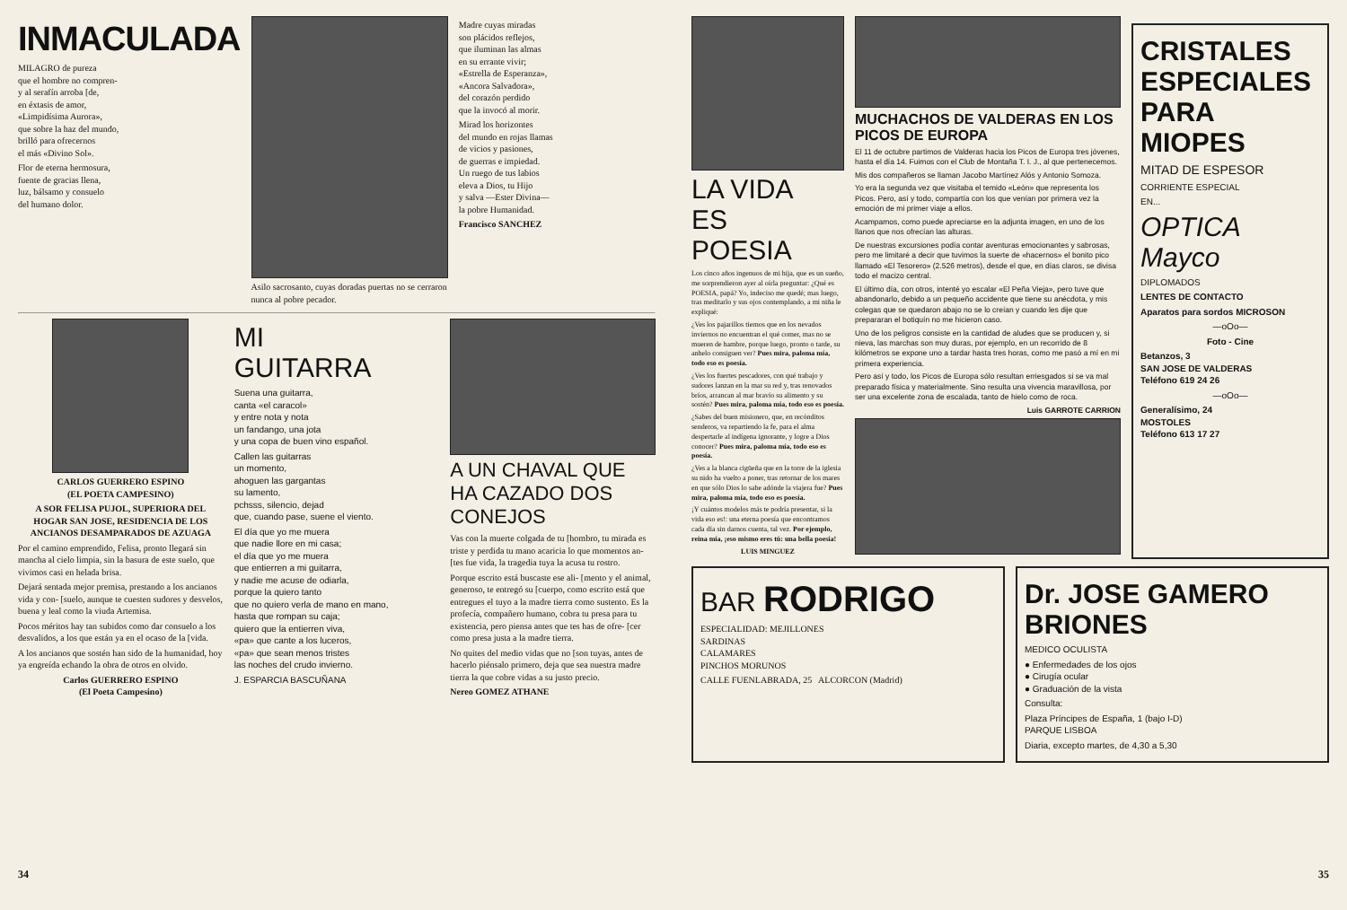INMACULADA
MILAGRO de pureza
que el hombre no compren-
y al serafín arroba [de,
en éxtasis de amor,
«Limpidísima Aurora»,
que sobre la haz del mundo,
brilló para ofrecernos
el más «Divino Sol».
Flor de eterna hermosura,
fuente de gracias llena,
luz, bálsamo y consuelo
del humano dolor.
Asilo sacrosanto, cuyas doradas puertas no se cerraron nunca al pobre pecador.
Madre cuyas miradas
son plácidos reflejos,
que iluminan las almas
en su errante vivir;
«Estrella de Esperanza»,
«Ancora Salvadora»,
del corazón perdido
que la invocó al morir.
Mirad los horizontes
del mundo en rojas llamas
de vicios y pasiones,
de guerras e impiedad.
Un ruego de tus labios
eleva a Dios, tu Hijo
y salva —Ester Divina—
la pobre Humanidad.
Francisco SANCHEZ
CARLOS GUERRERO ESPINO
(EL POETA CAMPESINO)
A SOR FELISA PUJOL, SUPERIORA DEL HOGAR SAN JOSE, RESIDENCIA DE LOS ANCIANOS DESAMPARADOS DE AZUAGA
Por el camino emprendido, Felisa, pronto llegará sin mancha al cielo limpia, sin la basura de este suelo, que vivimos casi en helada brisa.
Dejará sentada mejor premisa, prestando a los ancianos vida y con- [suelo, aunque te cuesten sudores y desvelos, buena y leal como la viuda Artemisa.
Pocos méritos hay tan subidos como dar consuelo a los desvalidos, a los que están ya en el ocaso de la [vida.
A los ancianos que sostén han sido de la humanidad, hoy ya engreída echando la obra de otros en olvido.
Carlos GUERRERO ESPINO
(El Poeta Campesino)
MI
GUITARRA
Suena una guitarra,
canta «el caracol»
y entre nota y nota
un fandango, una jota
y una copa de buen vino español.
Callen las guitarras
un momento,
ahoguen las gargantas
su lamento,
pchsss, silencio, dejad
que, cuando pase, suene el viento.
El día que yo me muera
que nadie llore en mi casa;
el día que yo me muera
que entierren a mi guitarra,
y nadie me acuse de odiarla,
porque la quiero tanto
que no quiero verla de mano en mano,
hasta que rompan su caja;
quiero que la entierren viva,
«pa» que cante a los luceros,
«pa» que sean menos tristes
las noches del crudo invierno.
J. ESPARCIA BASCUÑANA
A UN CHAVAL QUE HA CAZADO DOS CONEJOS
Vas con la muerte colgada de tu [hombro, tu mirada es triste y perdida tu mano acaricia lo que momentos an- [tes fue vida, la tragedia tuya la acusa tu rostro.
Porque escrito está buscaste ese ali- [mento y el animal, generoso, te entregó su [cuerpo, como escrito está que entregues el tuyo a la madre tierra como sustento. Es la profecía, compañero humano, cobra tu presa para tu existencia, pero piensa antes que tes has de ofre- [cer como presa justa a la madre tierra.
No quites del medio vidas que no [son tuyas, antes de hacerlo piénsalo primero, deja que sea nuestra madre tierra la que cobre vidas a su justo precio.
Nereo GOMEZ ATHANE
34
LA VIDA
ES
POESIA
Los cinco años ingenuos de mi hija, que es un sueño, me sorprendieron ayer al oírla preguntar: ¿Qué es POESIA, papá? Yo, indeciso me quedé; mas luego, tras meditarlo y sus ojos contemplando, a mi niña le expliqué:
¿Ves los pajarillos tiernos que en los nevados inviernos no encuentran el qué comer, mas no se mueren de hambre, porque luego, pronto o tarde, su anhelo consiguen ver? Pues mira, paloma mía, todo eso es poesía.
¿Ves los fuertes pescadores, con qué trabajo y sudores lanzan en la mar su red y, tras renovados bríos, arrancan al mar bravío su alimento y su sostén? Pues mira, paloma mía, todo eso es poesía.
¿Sabes del buen misionero, que, en recónditos senderos, va repartiendo la fe, para el alma despertarle al indígena ignorante, y logre a Dios conocer? Pues mira, paloma mía, todo eso es poesía.
¿Ves a la blanca cigüeña que en la torre de la iglesia su nido ha vuelto a poner, tras retornar de los mares en que sólo Dios lo sabe adónde la viajera fue? Pues mira, paloma mía, todo eso es poesía.
¡Y cuántos modelos más te podría presentar, si la vida eso es!: una eterna poesía que encontramos cada día sin darnos cuenta, tal vez. Por ejemplo, reina mía, ¡eso mismo eres tú: una bella poesía!
LUIS MINGUEZ
MUCHACHOS DE VALDERAS EN LOS PICOS DE EUROPA
El 11 de octubre partimos de Valderas hacia los Picos de Europa tres jóvenes, hasta el día 14. Fuimos con el Club de Montaña T. I. J., al que pertenecemos.
Mis dos compañeros se llaman Jacobo Martínez Alós y Antonio Somoza.
Yo era la segunda vez que visitaba el temido «León» que representa los Picos. Pero, así y todo, compartía con los que venían por primera vez la emoción de mi primer viaje a ellos.
Acampamos, como puede apreciarse en la adjunta imagen, en uno de los llanos que nos ofrecían las alturas.
De nuestras excursiones podía contar aventuras emocionantes y sabrosas, pero me limitaré a decir que tuvimos la suerte de «hacernos» el bonito pico llamado «El Tesorero» (2.526 metros), desde el que, en días claros, se divisa todo el macizo central.
El último día, con otros, intenté yo escalar «El Peña Vieja», pero tuve que abandonarlo, debido a un pequeño accidente que tiene su anécdota, y mis colegas que se quedaron abajo no se lo creían y cuando les dije que prepararan el botiquín no me hicieron caso.
Uno de los peligros consiste en la cantidad de aludes que se producen y, si nieva, las marchas son muy duras, por ejemplo, en un recorrido de 8 kilómetros se expone uno a tardar hasta tres horas, como me pasó a mí en mi primera experiencia.
Pero así y todo, los Picos de Europa sólo resultan erriesgados si se va mal preparado física y materialmente. Sino resulta una vivencia maravillosa, por ser una excelente zona de escalada, tanto de hielo como de roca.
Luis GARROTE CARRION
CRISTALES ESPECIALES PARA MIOPES
MITAD DE ESPESOR
CORRIENTE ESPECIAL
EN...
OPTICA Mayco
DIPLOMADOS
LENTES DE CONTACTO
Aparatos para sordos MICROSON
—oOo—
Foto - Cine
Betanzos, 3
SAN JOSE DE VALDERAS
Teléfono 619 24 26
—oOo—
Generalísimo, 24
MOSTOLES
Teléfono 613 17 27
BAR RODRIGO
ESPECIALIDAD: MEJILLONES
SARDINAS
CALAMARES
PINCHOS MORUNOS
CALLE FUENLABRADA, 25 ALCORCON (Madrid)
Dr. JOSE GAMERO BRIONES
MEDICO OCULISTA
● Enfermedades de los ojos
● Cirugía ocular
● Graduación de la vista
Consulta:
Plaza Príncipes de España, 1 (bajo I-D)
PARQUE LISBOA
Diaria, excepto martes, de 4,30 a 5,30
35